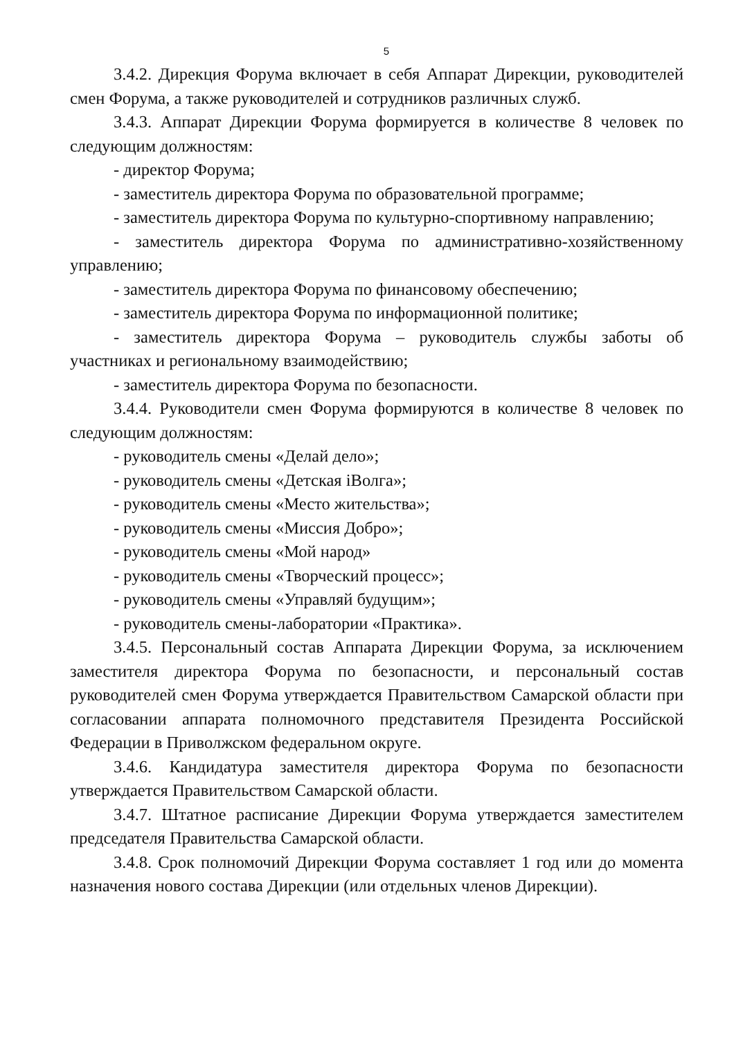5
3.4.2. Дирекция Форума включает в себя Аппарат Дирекции, руководителей смен Форума, а также руководителей и сотрудников различных служб.
3.4.3. Аппарат Дирекции Форума формируется в количестве 8 человек по следующим должностям:
- директор Форума;
- заместитель директора Форума по образовательной программе;
- заместитель директора Форума по культурно-спортивному направлению;
- заместитель директора Форума по административно-хозяйственному управлению;
- заместитель директора Форума по финансовому обеспечению;
- заместитель директора Форума по информационной политике;
- заместитель директора Форума – руководитель службы заботы об участниках и региональному взаимодействию;
- заместитель директора Форума по безопасности.
3.4.4. Руководители смен Форума формируются в количестве 8 человек по следующим должностям:
- руководитель смены «Делай дело»;
- руководитель смены «Детская iВолга»;
- руководитель смены «Место жительства»;
- руководитель смены «Миссия Добро»;
- руководитель смены «Мой народ»
- руководитель смены «Творческий процесс»;
- руководитель смены «Управляй будущим»;
- руководитель смены-лаборатории «Практика».
3.4.5. Персональный состав Аппарата Дирекции Форума, за исключением заместителя директора Форума по безопасности, и персональный состав руководителей смен Форума утверждается Правительством Самарской области при согласовании аппарата полномочного представителя Президента Российской Федерации в Приволжском федеральном округе.
3.4.6. Кандидатура заместителя директора Форума по безопасности утверждается Правительством Самарской области.
3.4.7. Штатное расписание Дирекции Форума утверждается заместителем председателя Правительства Самарской области.
3.4.8. Срок полномочий Дирекции Форума составляет 1 год или до момента назначения нового состава Дирекции (или отдельных членов Дирекции).